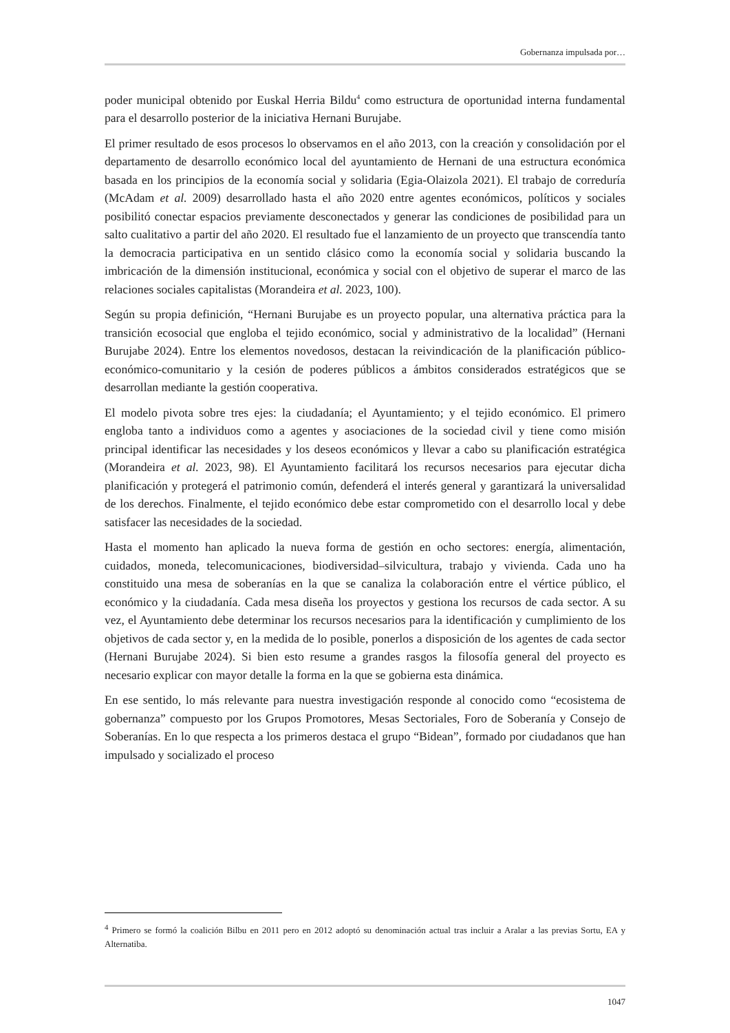Gobernanza impulsada por…
poder municipal obtenido por Euskal Herria Bildu<sup>4</sup> como estructura de oportunidad interna fundamental para el desarrollo posterior de la iniciativa Hernani Burujabe.
El primer resultado de esos procesos lo observamos en el año 2013, con la creación y consolidación por el departamento de desarrollo económico local del ayuntamiento de Hernani de una estructura económica basada en los principios de la economía social y solidaria (Egia-Olaizola 2021). El trabajo de corredu­ría (McAdam et al. 2009) desarrollado hasta el año 2020 entre agentes económicos, políticos y sociales posibilitó conectar espacios previamente desconectados y generar las condiciones de posibilidad para un salto cualitativo a partir del año 2020. El resultado fue el lanzamiento de un proyecto que transcendía tanto la democracia participativa en un sentido clásico como la economía social y solidaria buscando la imbricación de la dimensión institucional, económica y social con el objetivo de superar el marco de las relaciones sociales capitalistas (Morandeira et al. 2023, 100).
Según su propia definición, “Hernani Burujabe es un proyecto popular, una alternativa práctica para la transición ecosocial que engloba el tejido económico, social y administrativo de la localidad” (Hernani Burujabe 2024). Entre los elementos novedosos, destacan la reivindicación de la planificación público-económico-comunitario y la cesión de poderes públicos a ámbitos considerados estratégicos que se desarrollan mediante la gestión cooperativa.
El modelo pivota sobre tres ejes: la ciudadanía; el Ayuntamiento; y el tejido económico. El primero engloba tanto a individuos como a agentes y asociaciones de la sociedad civil y tiene como misión principal identificar las necesidades y los deseos económicos y llevar a cabo su planificación estratégica (Morandeira et al. 2023, 98). El Ayuntamiento facilitará los recursos necesarios para ejecutar dicha planificación y protegerá el patrimonio común, defenderá el interés general y garantizará la universalidad de los derechos. Finalmente, el tejido económico debe estar comprometido con el desarrollo local y debe satisfacer las necesidades de la sociedad.
Hasta el momento han aplicado la nueva forma de gestión en ocho sectores: energía, alimentación, cuidados, moneda, telecomunicaciones, biodiversidad–silvicultura, trabajo y vivienda. Cada uno ha constituido una mesa de soberanías en la que se canaliza la colaboración entre el vértice público, el económico y la ciudadanía. Cada mesa diseña los proyectos y gestiona los recursos de cada sector. A su vez, el Ayuntamiento debe determinar los recursos necesarios para la identificación y cumplimiento de los objetivos de cada sector y, en la medida de lo posible, ponerlos a disposición de los agentes de cada sector (Hernani Burujabe 2024). Si bien esto resume a grandes rasgos la filosofía general del proyecto es necesario explicar con mayor detalle la forma en la que se gobierna esta dinámica.
En ese sentido, lo más relevante para nuestra investigación responde al conocido como “ecosistema de gobernanza” compuesto por los Grupos Promotores, Mesas Sectoriales, Foro de Soberanía y Consejo de Soberanías. En lo que respecta a los primeros destaca el grupo “Bidean”, formado por ciudadanos que han impulsado y socializado el proceso
<sup>4</sup> Primero se formó la coalición Bilbu en 2011 pero en 2012 adoptó su denominación actual tras incluir a Aralar a las previas Sortu, EA y Alternatiba.
1047